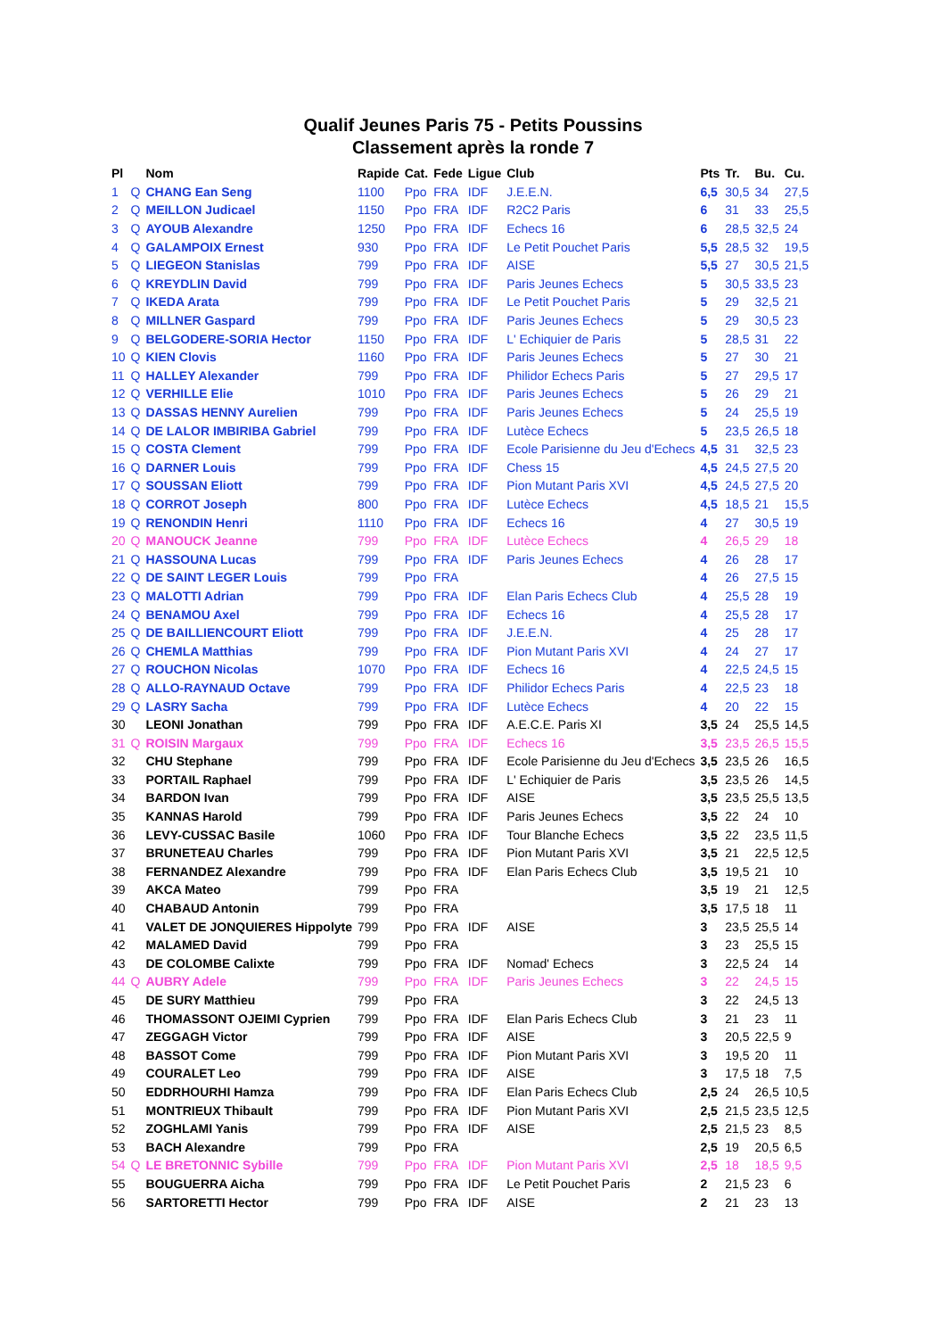Qualif Jeunes Paris 75 - Petits Poussins
Classement après la ronde 7
| Pl | | Nom | Rapide | Cat. | Fede | Ligue | Club | Pts | Tr. | Bu. | Cu. |
| --- | --- | --- | --- | --- | --- | --- | --- | --- | --- | --- | --- |
| 1 | Q | CHANG Ean Seng | 1100 | Ppo | FRA | IDF | J.E.E.N. | 6,5 | 30,5 | 34 | 27,5 |
| 2 | Q | MEILLON Judicael | 1150 | Ppo | FRA | IDF | R2C2 Paris | 6 | 31 | 33 | 25,5 |
| 3 | Q | AYOUB Alexandre | 1250 | Ppo | FRA | IDF | Echecs 16 | 6 | 28,5 | 32,5 | 24 |
| 4 | Q | GALAMPOIX Ernest | 930 | Ppo | FRA | IDF | Le Petit Pouchet Paris | 5,5 | 28,5 | 32 | 19,5 |
| 5 | Q | LIEGEON Stanislas | 799 | Ppo | FRA | IDF | AISE | 5,5 | 27 | 30,5 | 21,5 |
| 6 | Q | KREYDLIN David | 799 | Ppo | FRA | IDF | Paris Jeunes Echecs | 5 | 30,5 | 33,5 | 23 |
| 7 | Q | IKEDA Arata | 799 | Ppo | FRA | IDF | Le Petit Pouchet Paris | 5 | 29 | 32,5 | 21 |
| 8 | Q | MILLNER Gaspard | 799 | Ppo | FRA | IDF | Paris Jeunes Echecs | 5 | 29 | 30,5 | 23 |
| 9 | Q | BELGODERE-SORIA Hector | 1150 | Ppo | FRA | IDF | L' Echiquier de Paris | 5 | 28,5 | 31 | 22 |
| 10 | Q | KIEN Clovis | 1160 | Ppo | FRA | IDF | Paris Jeunes Echecs | 5 | 27 | 30 | 21 |
| 11 | Q | HALLEY Alexander | 799 | Ppo | FRA | IDF | Philidor Echecs Paris | 5 | 27 | 29,5 | 17 |
| 12 | Q | VERHILLE Elie | 1010 | Ppo | FRA | IDF | Paris Jeunes Echecs | 5 | 26 | 29 | 21 |
| 13 | Q | DASSAS HENNY Aurelien | 799 | Ppo | FRA | IDF | Paris Jeunes Echecs | 5 | 24 | 25,5 | 19 |
| 14 | Q | DE LALOR IMBIRIBA Gabriel | 799 | Ppo | FRA | IDF | Lutèce Echecs | 5 | 23,5 | 26,5 | 18 |
| 15 | Q | COSTA Clement | 799 | Ppo | FRA | IDF | Ecole Parisienne du Jeu d'Echecs | 4,5 | 31 | 32,5 | 23 |
| 16 | Q | DARNER Louis | 799 | Ppo | FRA | IDF | Chess 15 | 4,5 | 24,5 | 27,5 | 20 |
| 17 | Q | SOUSSAN Eliott | 799 | Ppo | FRA | IDF | Pion Mutant Paris XVI | 4,5 | 24,5 | 27,5 | 20 |
| 18 | Q | CORROT Joseph | 800 | Ppo | FRA | IDF | Lutèce Echecs | 4,5 | 18,5 | 21 | 15,5 |
| 19 | Q | RENONDIN Henri | 1110 | Ppo | FRA | IDF | Echecs 16 | 4 | 27 | 30,5 | 19 |
| 20 | Q | MANOUCK Jeanne | 799 | Ppo | FRA | IDF | Lutèce Echecs | 4 | 26,5 | 29 | 18 |
| 21 | Q | HASSOUNA Lucas | 799 | Ppo | FRA | IDF | Paris Jeunes Echecs | 4 | 26 | 28 | 17 |
| 22 | Q | DE SAINT LEGER Louis | 799 | Ppo | FRA | | | 4 | 26 | 27,5 | 15 |
| 23 | Q | MALOTTI Adrian | 799 | Ppo | FRA | IDF | Elan Paris Echecs Club | 4 | 25,5 | 28 | 19 |
| 24 | Q | BENAMOU Axel | 799 | Ppo | FRA | IDF | Echecs 16 | 4 | 25,5 | 28 | 17 |
| 25 | Q | DE BAILLIENCOURT Eliott | 799 | Ppo | FRA | IDF | J.E.E.N. | 4 | 25 | 28 | 17 |
| 26 | Q | CHEMLA Matthias | 799 | Ppo | FRA | IDF | Pion Mutant Paris XVI | 4 | 24 | 27 | 17 |
| 27 | Q | ROUCHON Nicolas | 1070 | Ppo | FRA | IDF | Echecs 16 | 4 | 22,5 | 24,5 | 15 |
| 28 | Q | ALLO-RAYNAUD Octave | 799 | Ppo | FRA | IDF | Philidor Echecs Paris | 4 | 22,5 | 23 | 18 |
| 29 | Q | LASRY Sacha | 799 | Ppo | FRA | IDF | Lutèce Echecs | 4 | 20 | 22 | 15 |
| 30 | | LEONI Jonathan | 799 | Ppo | FRA | IDF | A.E.C.E. Paris XI | 3,5 | 24 | 25,5 | 14,5 |
| 31 | Q | ROISIN Margaux | 799 | Ppo | FRA | IDF | Echecs 16 | 3,5 | 23,5 | 26,5 | 15,5 |
| 32 | | CHU Stephane | 799 | Ppo | FRA | IDF | Ecole Parisienne du Jeu d'Echecs | 3,5 | 23,5 | 26 | 16,5 |
| 33 | | PORTAIL Raphael | 799 | Ppo | FRA | IDF | L' Echiquier de Paris | 3,5 | 23,5 | 26 | 14,5 |
| 34 | | BARDON Ivan | 799 | Ppo | FRA | IDF | AISE | 3,5 | 23,5 | 25,5 | 13,5 |
| 35 | | KANNAS Harold | 799 | Ppo | FRA | IDF | Paris Jeunes Echecs | 3,5 | 22 | 24 | 10 |
| 36 | | LEVY-CUSSAC Basile | 1060 | Ppo | FRA | IDF | Tour Blanche Echecs | 3,5 | 22 | 23,5 | 11,5 |
| 37 | | BRUNETEAU Charles | 799 | Ppo | FRA | IDF | Pion Mutant Paris XVI | 3,5 | 21 | 22,5 | 12,5 |
| 38 | | FERNANDEZ Alexandre | 799 | Ppo | FRA | IDF | Elan Paris Echecs Club | 3,5 | 19,5 | 21 | 10 |
| 39 | | AKCA Mateo | 799 | Ppo | FRA | | | 3,5 | 19 | 21 | 12,5 |
| 40 | | CHABAUD Antonin | 799 | Ppo | FRA | | | 3,5 | 17,5 | 18 | 11 |
| 41 | | VALET DE JONQUIERES Hippolyte | 799 | Ppo | FRA | IDF | AISE | 3 | 23,5 | 25,5 | 14 |
| 42 | | MALAMED David | 799 | Ppo | FRA | | | 3 | 23 | 25,5 | 15 |
| 43 | | DE COLOMBE Calixte | 799 | Ppo | FRA | IDF | Nomad' Echecs | 3 | 22,5 | 24 | 14 |
| 44 | Q | AUBRY Adele | 799 | Ppo | FRA | IDF | Paris Jeunes Echecs | 3 | 22 | 24,5 | 15 |
| 45 | | DE SURY Matthieu | 799 | Ppo | FRA | | | 3 | 22 | 24,5 | 13 |
| 46 | | THOMASSONT OJEIMI Cyprien | 799 | Ppo | FRA | IDF | Elan Paris Echecs Club | 3 | 21 | 23 | 11 |
| 47 | | ZEGGAGH Victor | 799 | Ppo | FRA | IDF | AISE | 3 | 20,5 | 22,5 | 9 |
| 48 | | BASSOT Come | 799 | Ppo | FRA | IDF | Pion Mutant Paris XVI | 3 | 19,5 | 20 | 11 |
| 49 | | COURALET Leo | 799 | Ppo | FRA | IDF | AISE | 3 | 17,5 | 18 | 7,5 |
| 50 | | EDDRHOURHI Hamza | 799 | Ppo | FRA | IDF | Elan Paris Echecs Club | 2,5 | 24 | 26,5 | 10,5 |
| 51 | | MONTRIEUX Thibault | 799 | Ppo | FRA | IDF | Pion Mutant Paris XVI | 2,5 | 21,5 | 23,5 | 12,5 |
| 52 | | ZOGHLAMI Yanis | 799 | Ppo | FRA | IDF | AISE | 2,5 | 21,5 | 23 | 8,5 |
| 53 | | BACH Alexandre | 799 | Ppo | FRA | | | 2,5 | 19 | 20,5 | 6,5 |
| 54 | Q | LE BRETONNIC Sybille | 799 | Ppo | FRA | IDF | Pion Mutant Paris XVI | 2,5 | 18 | 18,5 | 9,5 |
| 55 | | BOUGUERRA Aicha | 799 | Ppo | FRA | IDF | Le Petit Pouchet Paris | 2 | 21,5 | 23 | 6 |
| 56 | | SARTORETTI Hector | 799 | Ppo | FRA | IDF | AISE | 2 | 21 | 23 | 13 |